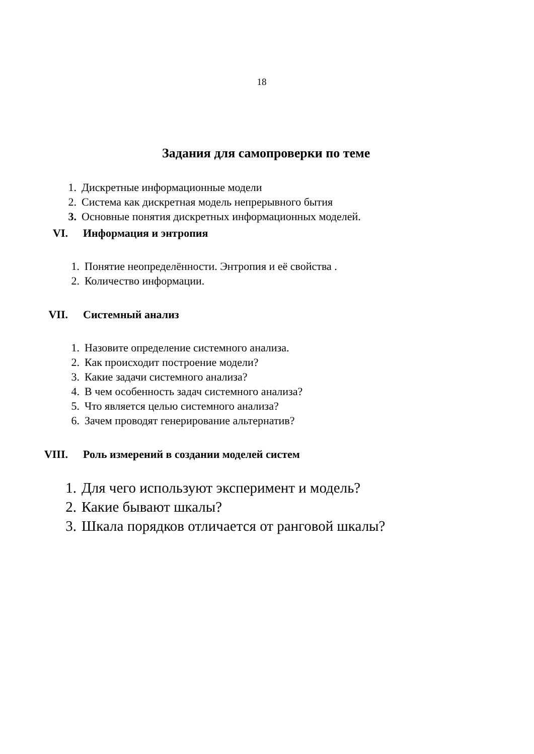18
Задания для самопроверки по теме
1. Дискретные информационные модели
2. Система как дискретная модель непрерывного бытия
3. Основные понятия дискретных информационных моделей.
VI. Информация и энтропия
1. Понятие неопределённости. Энтропия и её свойства .
2. Количество информации.
VII. Системный анализ
1. Назовите определение системного анализа.
2. Как происходит построение модели?
3. Какие задачи системного анализа?
4. В чем особенность задач системного анализа?
5. Что является целью системного анализа?
6. Зачем проводят генерирование альтернатив?
VIII. Роль измерений в создании моделей систем
1. Для чего используют эксперимент и модель?
2. Какие бывают шкалы?
3. Шкала порядков отличается от ранговой шкалы?